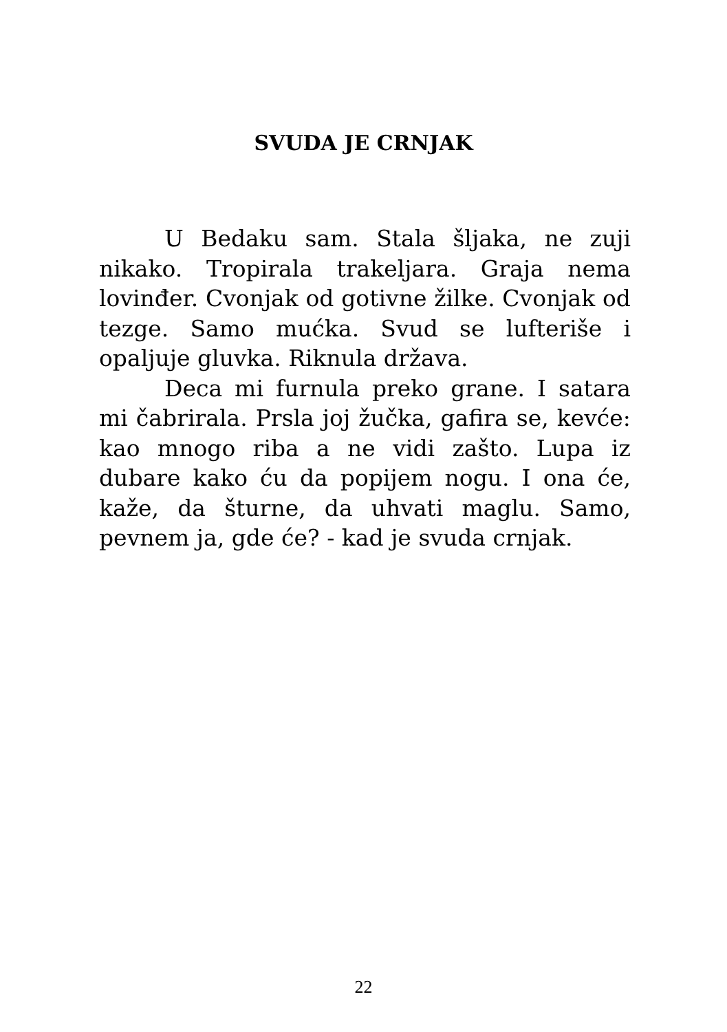SVUDA JE CRNJAK
U Bedaku sam. Stala šljaka, ne zuji nikako. Tropirala trakeljara. Graja nema lovinđer. Cvonjak od gotivne žilke. Cvonjak od tezge. Samo mućka. Svud se lufteriše i opaljuje gluvka. Riknula država.
Deca mi furnula preko grane. I satara mi čabrirala. Prsla joj žučka, gafira se, kevće: kao mnogo riba a ne vidi zašto. Lupa iz dubare kako ću da popijem nogu. I ona će, kaže, da šturne, da uhvati maglu. Samo, pevnem ja, gde će? - kad je svuda crnjak.
22